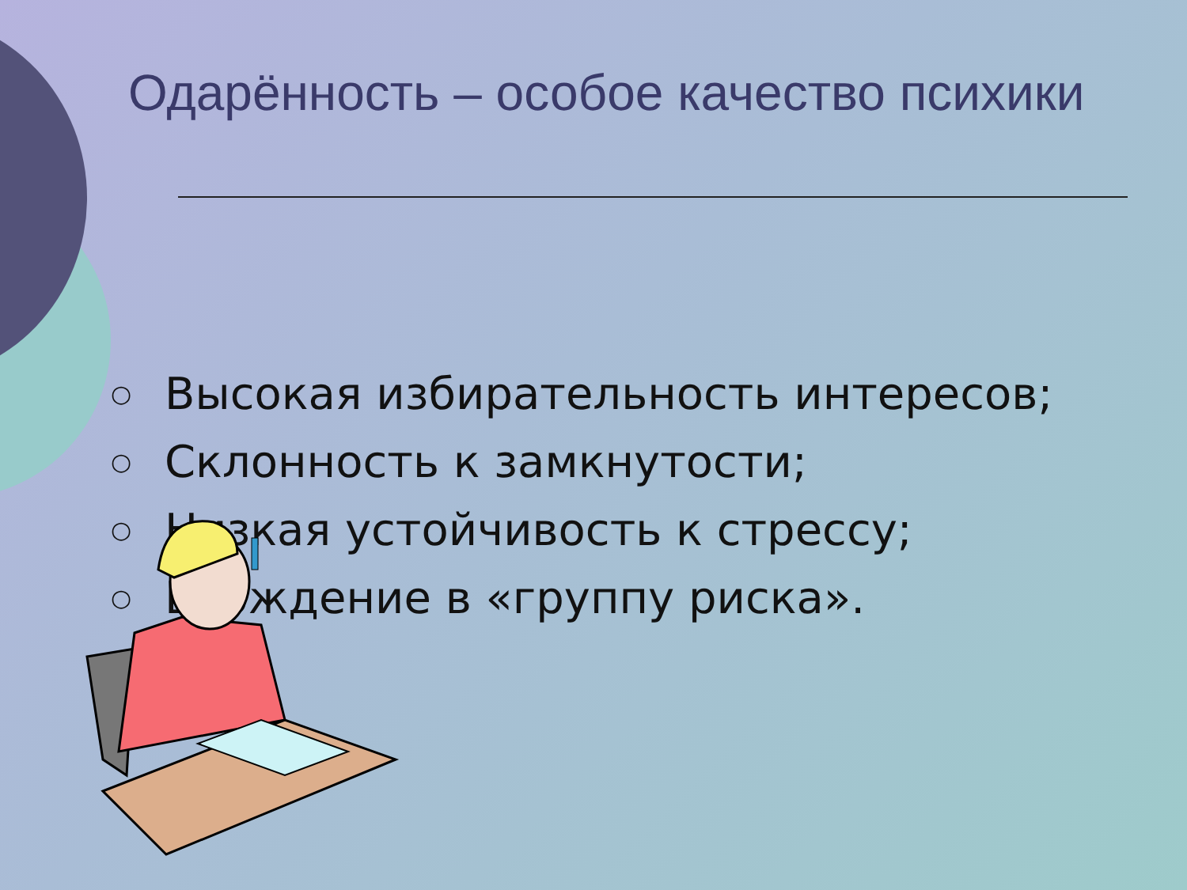Одарённость – особое качество психики
○ Высокая избирательность интересов;
○ Склонность к замкнутости;
○ Низкая устойчивость к стрессу;
○ Вхождение в «группу риска».